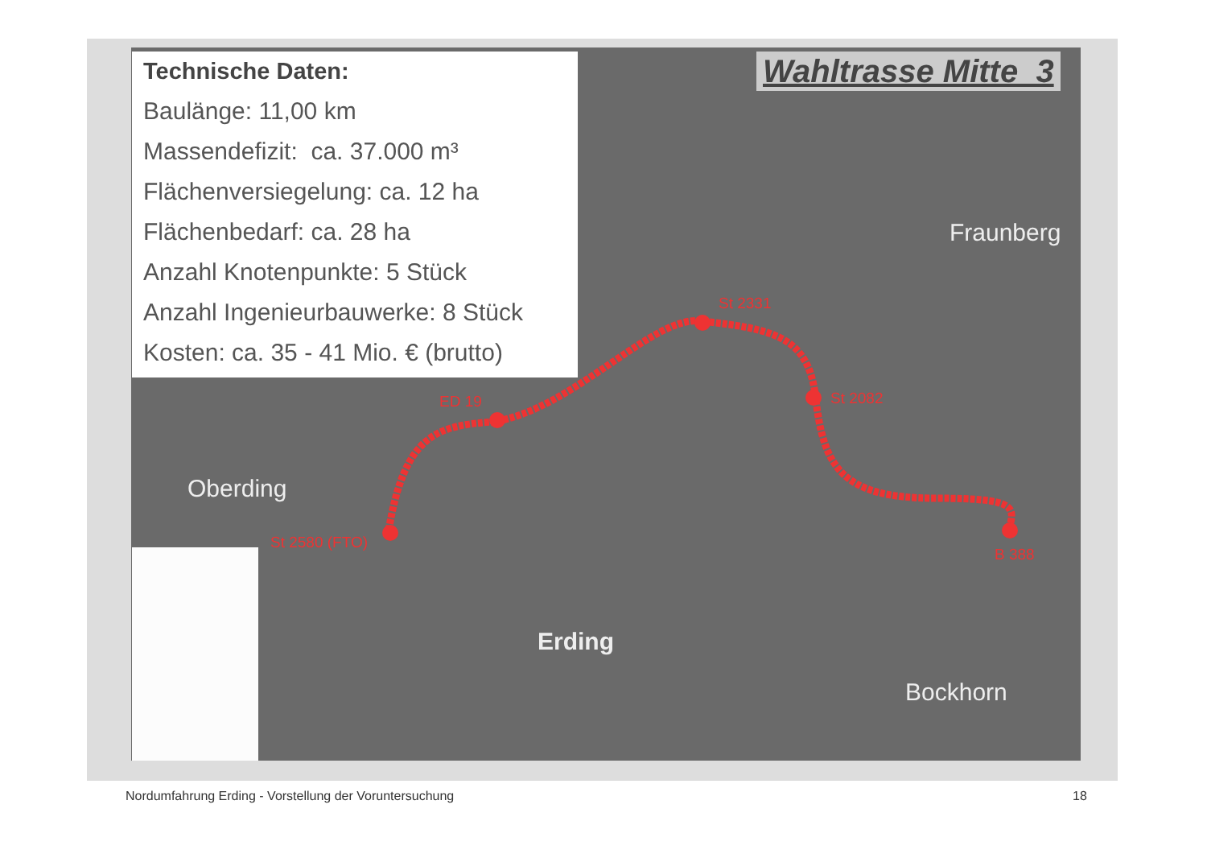Technische Daten:
Baulänge: 11,00 km
Massendefizit: ca. 37.000 m³
Flächenversiegelung: ca. 12 ha
Flächenbedarf: ca. 28 ha
Anzahl Knotenpunkte: 5 Stück
Anzahl Ingenieurbauwerke: 8 Stück
Kosten: ca. 35 - 41 Mio. € (brutto)
Wahltrasse Mitte_3
Fraunberg
Oberding
Erding
Bockhorn
St 2331
St 2082
ED 19
St 2580 (FTO)
B 388
Nordumfahrung Erding - Vorstellung der Voruntersuchung
18